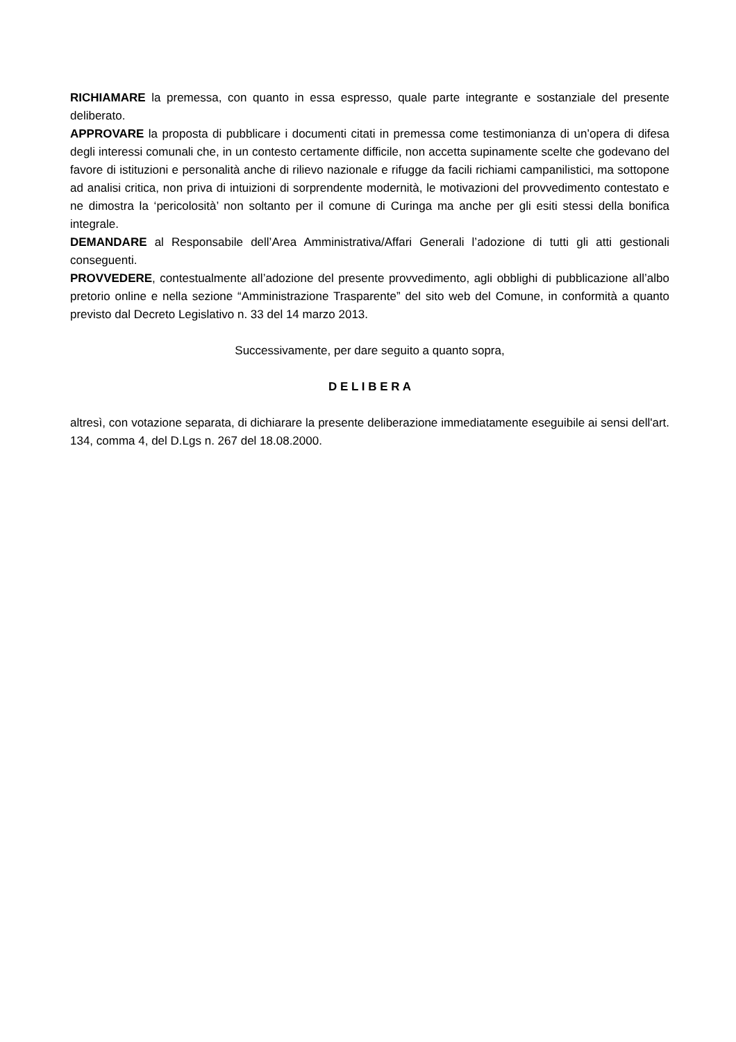RICHIAMARE la premessa, con quanto in essa espresso, quale parte integrante e sostanziale del presente deliberato.
APPROVARE la proposta di pubblicare i documenti citati in premessa come testimonianza di un’opera di difesa degli interessi comunali che, in un contesto certamente difficile, non accetta supinamente scelte che godevano del favore di istituzioni e personalità anche di rilievo nazionale e rifugge da facili richiami campanilistici, ma sottopone ad analisi critica, non priva di intuizioni di sorprendente modernità, le motivazioni del provvedimento contestato e ne dimostra la ‘pericolosità’ non soltanto per il comune di Curinga ma anche per gli esiti stessi della bonifica integrale.
DEMANDARE al Responsabile dell’Area Amministrativa/Affari Generali l’adozione di tutti gli atti gestionali conseguenti.
PROVVEDERE, contestualmente all’adozione del presente provvedimento, agli obblighi di pubblicazione all’albo pretorio online e nella sezione “Amministrazione Trasparente” del sito web del Comune, in conformità a quanto previsto dal Decreto Legislativo n. 33 del 14 marzo 2013.
Successivamente, per dare seguito a quanto sopra,
D E L I B E R A
altresì, con votazione separata, di dichiarare la presente deliberazione immediatamente eseguibile ai sensi dell'art. 134, comma 4, del D.Lgs n. 267 del 18.08.2000.